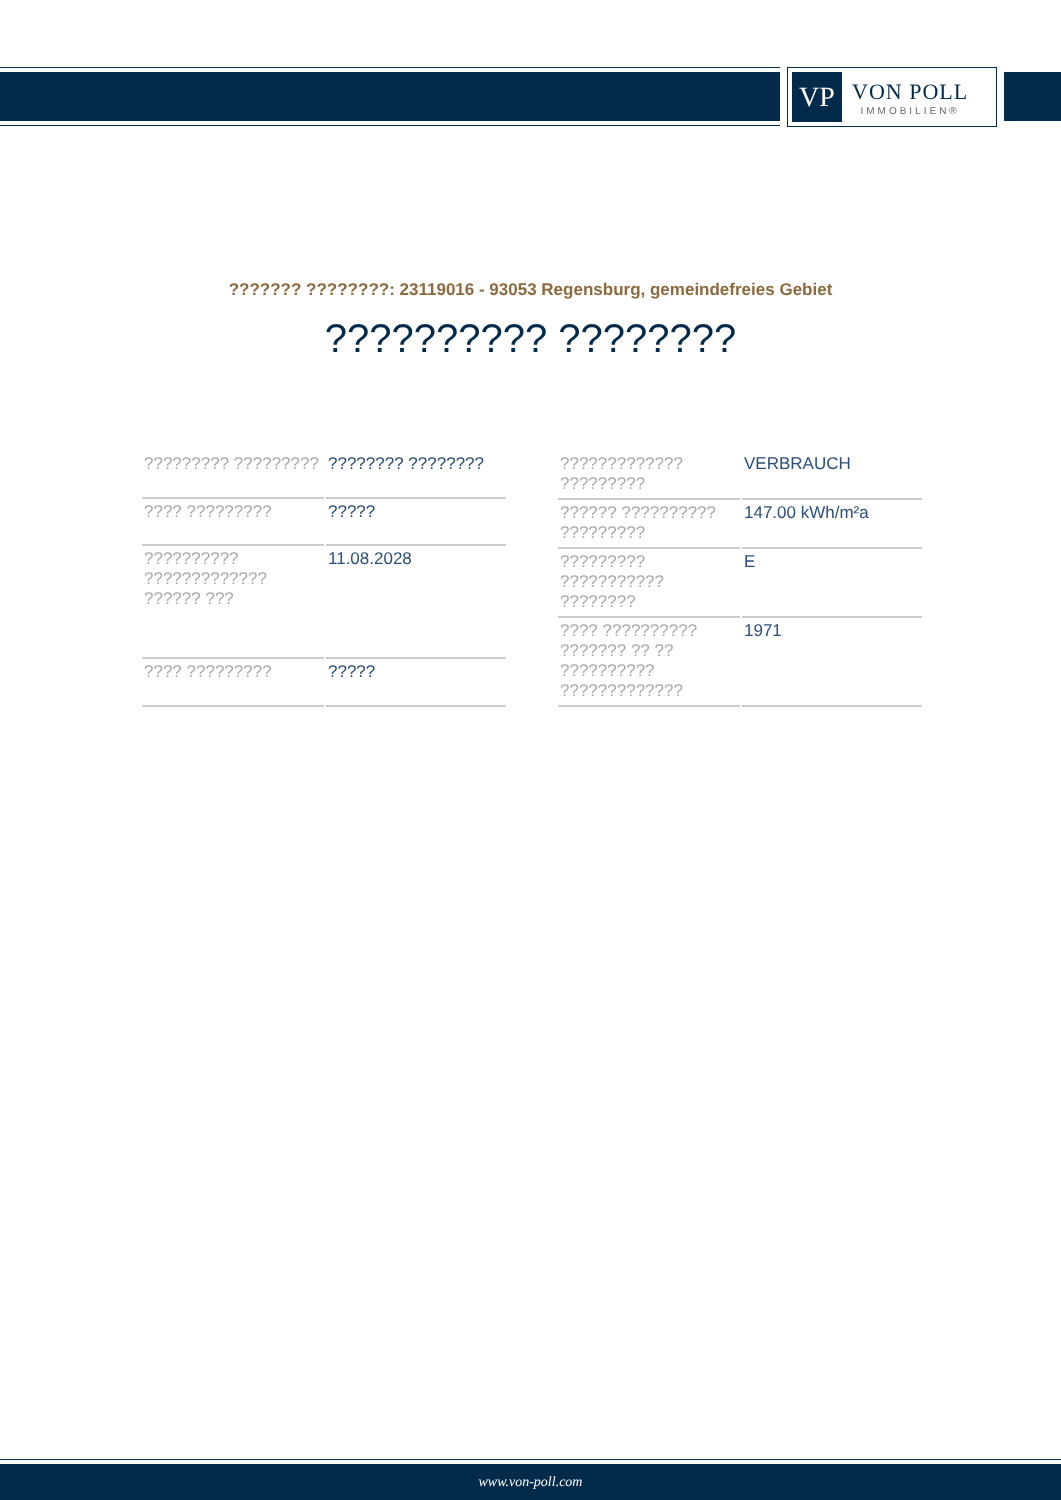VP
VON POLL
IMMOBILIEN®
??????? ????????: 23119016 - 93053 Regensburg, gemeindefreies Gebiet
?????????? ????????
| ????????? ????????? | ???????? ???????? |
| ???? ????????? | ????? |
| ?????????? ????????????? ?????? ??? | 11.08.2028 |
| ???? ????????? | ????? |
| ????????????? ????????? | VERBRAUCH |
| ?????? ?????????? ????????? | 147.00 kWh/m²a |
| ????????? ??????????? ???????? | E |
| ???? ?????????? ??????? ?? ?? ?????????? ????????????? | 1971 |
www.von-poll.com